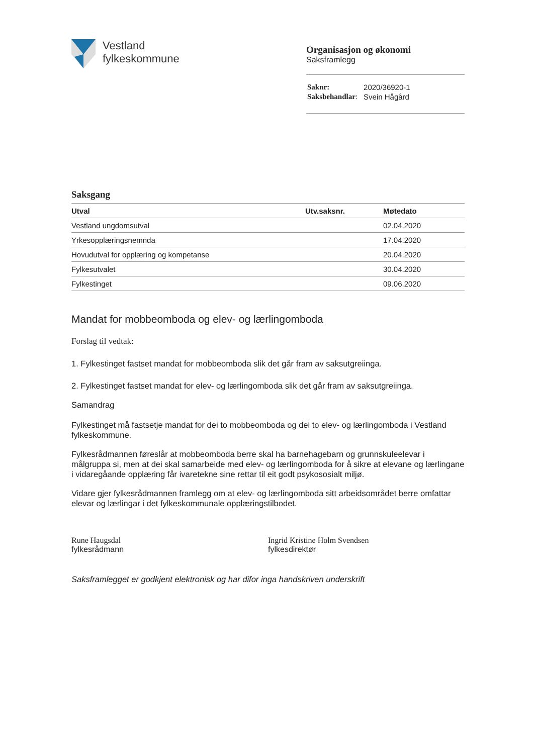Vestland
fylkeskommune
Organisasjon og økonomi
Saksframlegg
| Saknr: | 2020/36920-1 |
| Saksbehandlar : | Svein Hågård |
Saksgang
| Utval | Utv.saksnr. | Møtedato |
| --- | --- | --- |
| Vestland ungdomsutval | | 02.04.2020 |
| Yrkesopplæringsnemnda | | 17.04.2020 |
| Hovudutval for opplæring og kompetanse | | 20.04.2020 |
| Fylkesutvalet | | 30.04.2020 |
| Fylkestinget | | 09.06.2020 |
Mandat for mobbeomboda og elev- og lærlingomboda
Forslag til vedtak:
1. Fylkestinget fastset mandat for mobbeomboda slik det går fram av saksutgreiinga.
2. Fylkestinget fastset mandat for elev- og lærlingomboda slik det går fram av saksutgreiinga.
Samandrag
Fylkestinget må fastsetje mandat for dei to mobbeomboda og dei to elev- og lærlingomboda i Vestland fylkeskommune.
Fylkesrådmannen føreslår at mobbeomboda berre skal ha barnehagebarn og grunnskuleelevar i målgruppa si, men at dei skal samarbeide med elev- og lærlingomboda for å sikre at elevane og lærlingane i vidaregåande opplæring får ivaretekne sine rettar til eit godt psykososialt miljø.
Vidare gjer fylkesrådmannen framlegg om at elev- og lærlingomboda sitt arbeidsområdet berre omfattar elevar og lærlingar i det fylkeskommunale opplæringstilbodet.
Rune Haugsdal
fylkesrådmann
Ingrid Kristine Holm Svendsen
fylkesdirektør
Saksframlegget er godkjent elektronisk og har difor inga handskriven underskrift